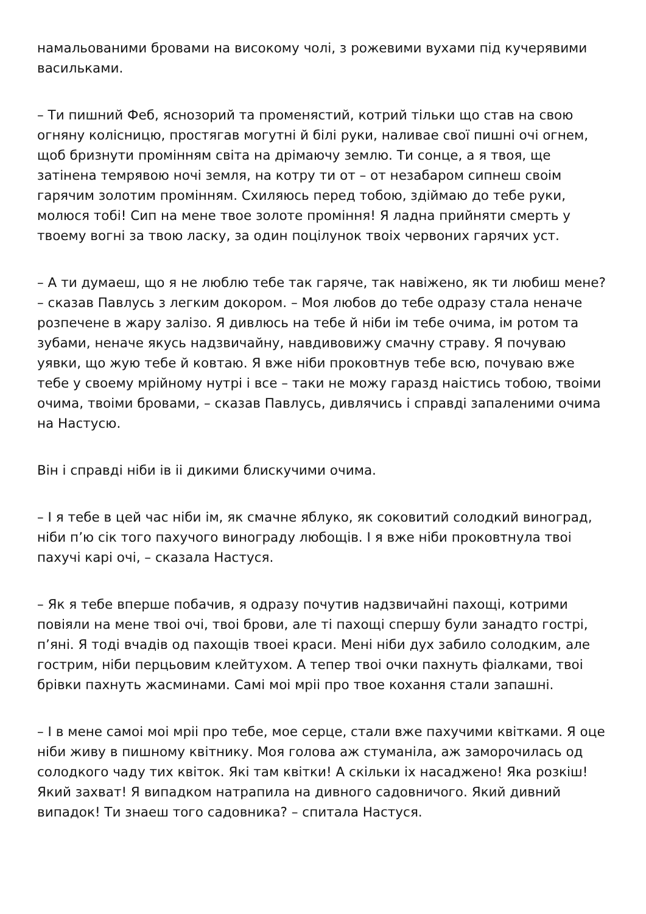намальованими бровами на високому чолі, з рожевими вухами під кучерявими васильками.
– Ти пишний Феб, яснозорий та променястий, котрий тільки що став на свою огняну колісницю, простягав могутні й білі руки, наливае свої пишні очі огнем, щоб бризнути промінням світа на дрімаючу землю. Ти сонце, а я твоя, ще затінена темрявою ночі земля, на котру ти от – от незабаром сипнеш своім гарячим золотим промінням. Схиляюсь перед тобою, здіймаю до тебе руки, молюся тобі! Сип на мене твое золоте проміння! Я ладна прийняти смерть у твоему вогні за твою ласку, за один поцілунок твоіх червоних гарячих уст.
– А ти думаеш, що я не люблю тебе так гаряче, так навіжено, як ти любиш мене? – сказав Павлусь з легким докором. – Моя любов до тебе одразу стала неначе розпечене в жару залізо. Я дивлюсь на тебе й ніби ім тебе очима, ім ротом та зубами, неначе якусь надзвичайну, навдивовижу смачну страву. Я почуваю уявки, що жую тебе й ковтаю. Я вже ніби проковтнув тебе всю, почуваю вже тебе у своему мрійному нутрі і все – таки не можу гаразд наістись тобою, твоіми очима, твоіми бровами, – сказав Павлусь, дивлячись і справді запаленими очима на Настусю.
Він і справді ніби ів іі дикими блискучими очима.
– І я тебе в цей час ніби ім, як смачне яблуко, як соковитий солодкий виноград, ніби п’ю сік того пахучого винограду любощів. І я вже ніби проковтнула твоі пахучі карі очі, – сказала Настуся.
– Як я тебе вперше побачив, я одразу почутив надзвичайні пахощі, котрими повіяли на мене твоі очі, твоі брови, але ті пахощі спершу були занадто гострі, п’яні. Я тоді вчадів од пахощів твоеі краси. Мені ніби дух забило солодким, але гострим, ніби перцьовим клейтухом. А тепер твоі очки пахнуть фіалками, твоі брівки пахнуть жасминами. Самі моі мріі про твое кохання стали запашні.
– І в мене самоі моі мріі про тебе, мое серце, стали вже пахучими квітками. Я оце ніби живу в пишному квітнику. Моя голова аж стуманіла, аж заморочилась од солодкого чаду тих квіток. Які там квітки! А скільки іх насаджено! Яка розкіш! Який захват! Я випадком натрапила на дивного садовничого. Який дивний випадок! Ти знаеш того садовника? – спитала Настуся.